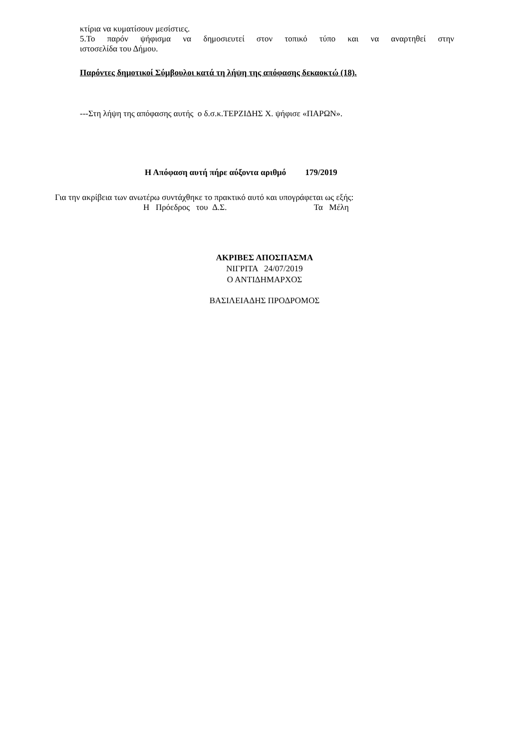κτίρια να κυματίσουν μεσίστιες.
5.Το παρόν ψήφισμα να δημοσιευτεί στον τοπικό τύπο και να αναρτηθεί στην
ιστοσελίδα του Δήμου.
Παρόντες δημοτικοί Σύμβουλοι κατά τη λήψη της απόφασης δεκαοκτώ (18).
---Στη λήψη της απόφασης αυτής ο δ.σ.κ.ΤΕΡΖΙΔΗΣ Χ. ψήφισε «ΠΑΡΩΝ».
Η Απόφαση αυτή πήρε αύξοντα αριθμό 179/2019
Για την ακρίβεια των ανωτέρω συντάχθηκε το πρακτικό αυτό και υπογράφεται ως εξής:
Η Πρόεδρος του Δ.Σ. Τα Μέλη
ΑΚΡΙΒΕΣ ΑΠΟΣΠΑΣΜΑ
ΝΙΓΡΙΤΑ 24/07/2019
Ο ΑΝΤΙΔΗΜΑΡΧΟΣ
ΒΑΣΙΛΕΙΑΔΗΣ ΠΡΟΔΡΟΜΟΣ